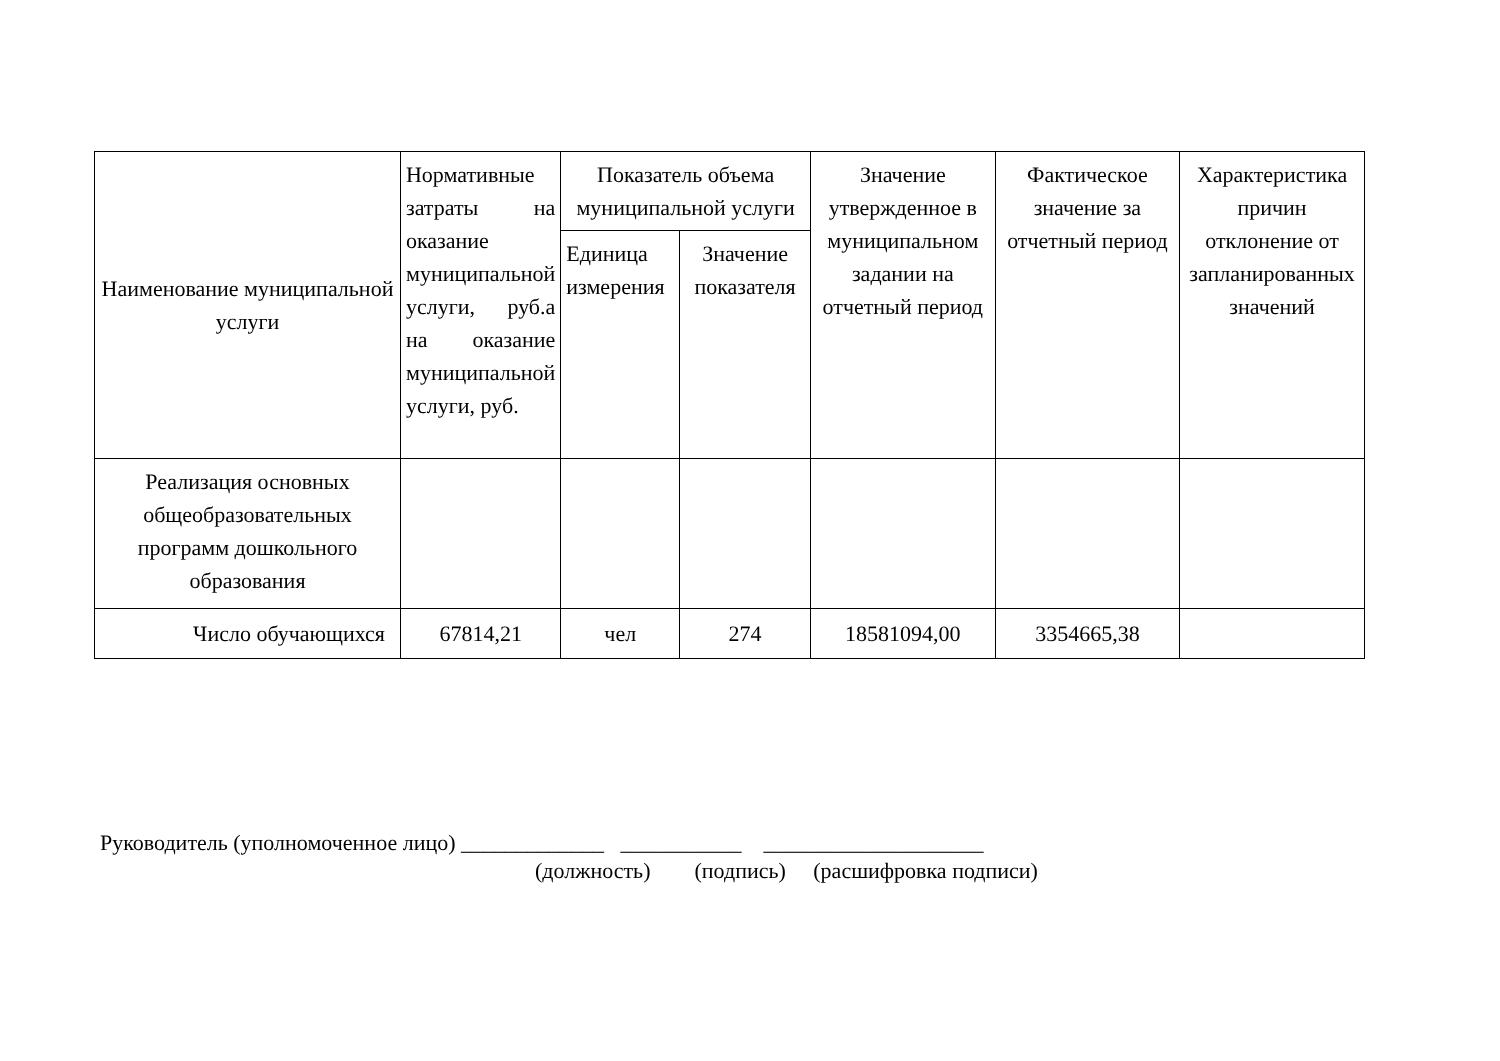| Наименование муниципальной услуги | Нормативные затраты на оказание муниципальной услуги, руб.а на оказание муниципальной услуги, руб. | Показатель объема муниципальной услуги | | Значение утвержденное в муниципальном задании на отчетный период | Фактическое значение за отчетный период | Характеристика причин отклонение от запланированных значений |
| --- | --- | --- | --- | --- | --- | --- |
| | | Единица измерения | Значение показателя | | | |
| Реализация основных общеобразовательных программ дошкольного образования | | | | | | |
| Число обучающихся | 67814,21 | чел | 274 | 18581094,00 | 3354665,38 | |
Руководитель (уполномоченное лицо) _____________ ___________ ____________________
(должность) (подпись) (расшифровка подписи)